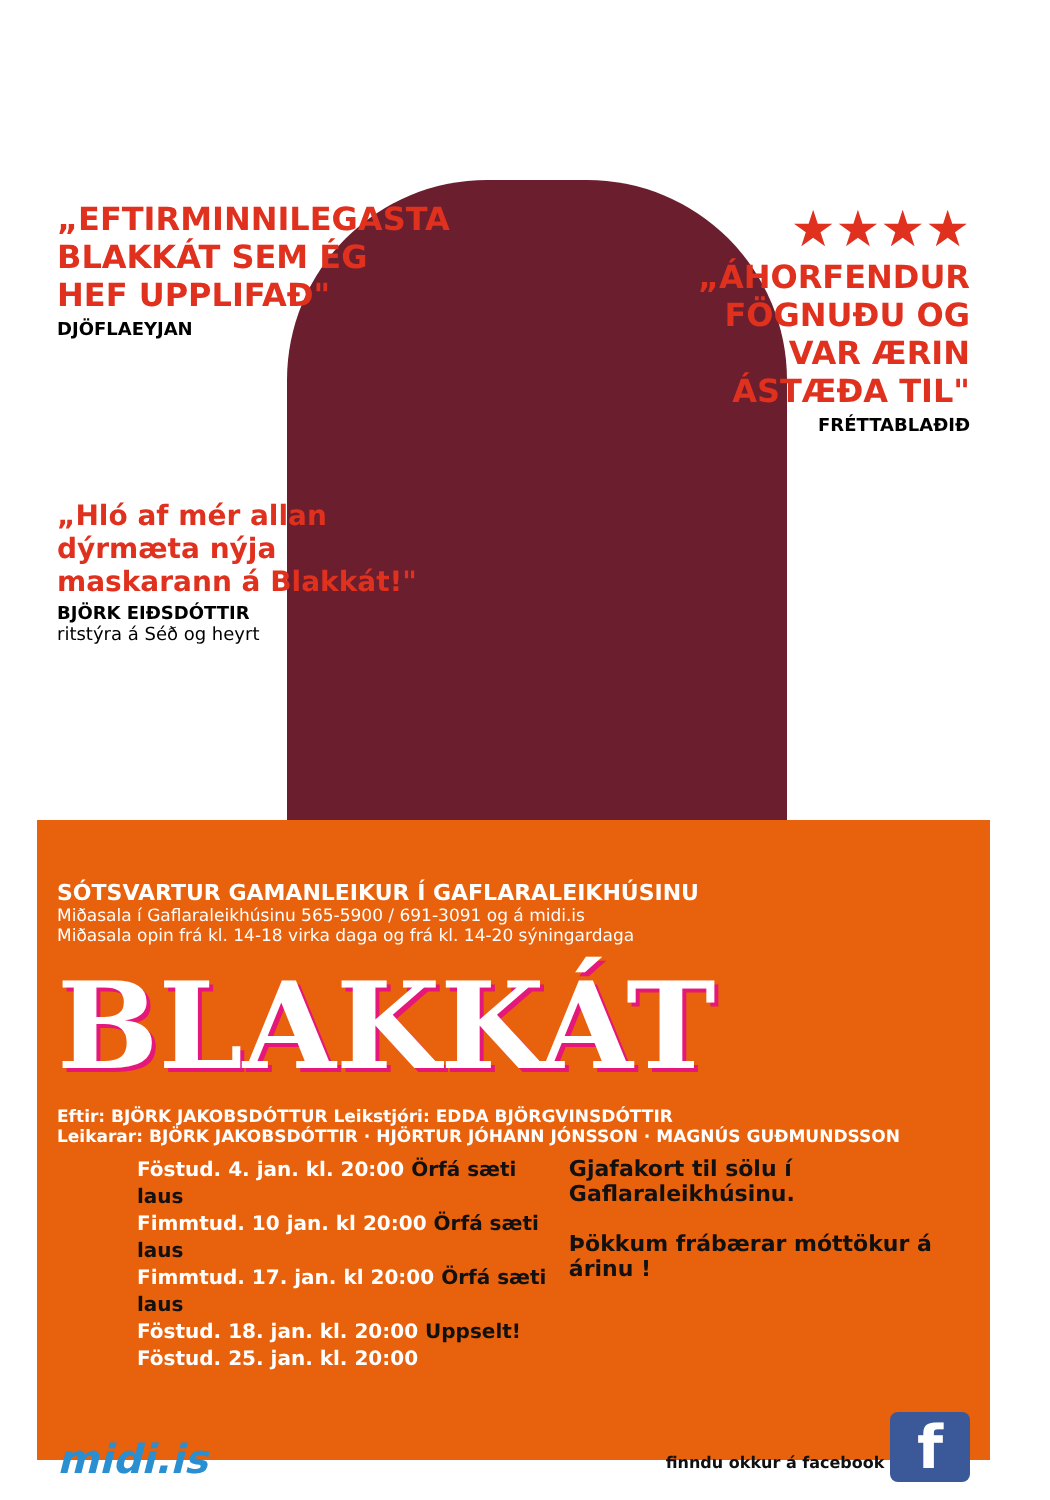„EFTIRMINNILEGASTA BLAKKÁT SEM ÉG HEF UPPLIFAÐ"
DJÖFLAEYJAN
„Hló af mér allan dýrmæta nýja maskarann á Blakkát!"
BJÖRK EIÐSDÓTTIR
ritstýra á Séð og heyrt
★★★★
„ÁHORFENDUR FÖGNUÐU OG VAR ÆRIN ÁSTÆÐA TIL"
FRÉTTABLAÐIÐ
SÓTSVARTUR GAMANLEIKUR Í GAFLARALEIKHÚSINU
Miðasala í Gaflaraleikhúsinu 565-5900 / 691-3091 og á midi.is
Miðasala opin frá kl. 14-18 virka daga og frá kl. 14-20 sýningardaga
BLAKKÁT
Eftir: BJÖRK JAKOBSDÓTTUR Leikstjóri: EDDA BJÖRGVINSDÓTTIR
Leikarar: BJÖRK JAKOBSDÓTTIR · HJÖRTUR JÓHANN JÓNSSON · MAGNÚS GUÐMUNDSSON
Föstud. 4. jan. kl. 20:00 Örfá sæti laus
Fimmtud. 10 jan. kl 20:00 Örfá sæti laus
Fimmtud. 17. jan. kl 20:00 Örfá sæti laus
Föstud. 18. jan. kl. 20:00 Uppselt!
Föstud. 25. jan. kl. 20:00
Gjafakort til sölu í Gaflaraleikhúsinu.
Þökkum frábærar móttökur á árinu !
midi.is
finndu okkur á facebook f